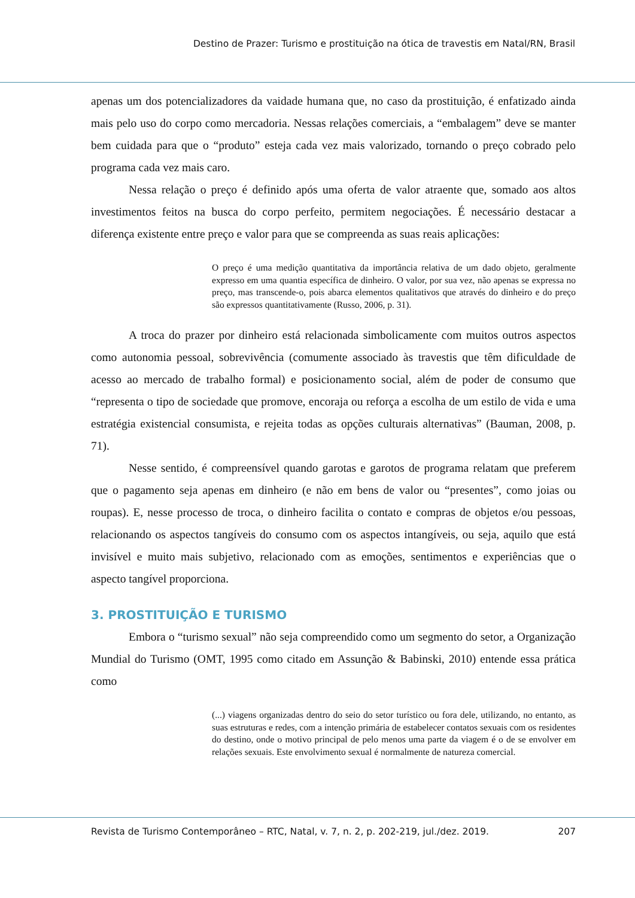Destino de Prazer: Turismo e prostituição na ótica de travestis em Natal/RN, Brasil
apenas um dos potencializadores da vaidade humana que, no caso da prostituição, é enfatizado ainda mais pelo uso do corpo como mercadoria. Nessas relações comerciais, a “embalagem” deve se manter bem cuidada para que o “produto” esteja cada vez mais valorizado, tornando o preço cobrado pelo programa cada vez mais caro.
Nessa relação o preço é definido após uma oferta de valor atraente que, somado aos altos investimentos feitos na busca do corpo perfeito, permitem negociações. É necessário destacar a diferença existente entre preço e valor para que se compreenda as suas reais aplicações:
O preço é uma medição quantitativa da importância relativa de um dado objeto, geralmente expresso em uma quantia específica de dinheiro. O valor, por sua vez, não apenas se expressa no preço, mas transcende-o, pois abarca elementos qualitativos que através do dinheiro e do preço são expressos quantitativamente (Russo, 2006, p. 31).
A troca do prazer por dinheiro está relacionada simbolicamente com muitos outros aspectos como autonomia pessoal, sobrevivência (comumente associado às travestis que têm dificuldade de acesso ao mercado de trabalho formal) e posicionamento social, além de poder de consumo que “representa o tipo de sociedade que promove, encoraja ou reforça a escolha de um estilo de vida e uma estratégia existencial consumista, e rejeita todas as opções culturais alternativas” (Bauman, 2008, p. 71).
Nesse sentido, é compreensível quando garotas e garotos de programa relatam que preferem que o pagamento seja apenas em dinheiro (e não em bens de valor ou “presentes”, como joias ou roupas). E, nesse processo de troca, o dinheiro facilita o contato e compras de objetos e/ou pessoas, relacionando os aspectos tangíveis do consumo com os aspectos intangíveis, ou seja, aquilo que está invisível e muito mais subjetivo, relacionado com as emoções, sentimentos e experiências que o aspecto tangível proporciona.
3. PROSTITUIÇÃO E TURISMO
Embora o “turismo sexual” não seja compreendido como um segmento do setor, a Organização Mundial do Turismo (OMT, 1995 como citado em Assunção & Babinski, 2010) entende essa prática como
(...) viagens organizadas dentro do seio do setor turístico ou fora dele, utilizando, no entanto, as suas estruturas e redes, com a intenção primária de estabelecer contatos sexuais com os residentes do destino, onde o motivo principal de pelo menos uma parte da viagem é o de se envolver em relações sexuais. Este envolvimento sexual é normalmente de natureza comercial.
Revista de Turismo Contemporâneo – RTC, Natal, v. 7, n. 2, p. 202-219, jul./dez. 2019. 207